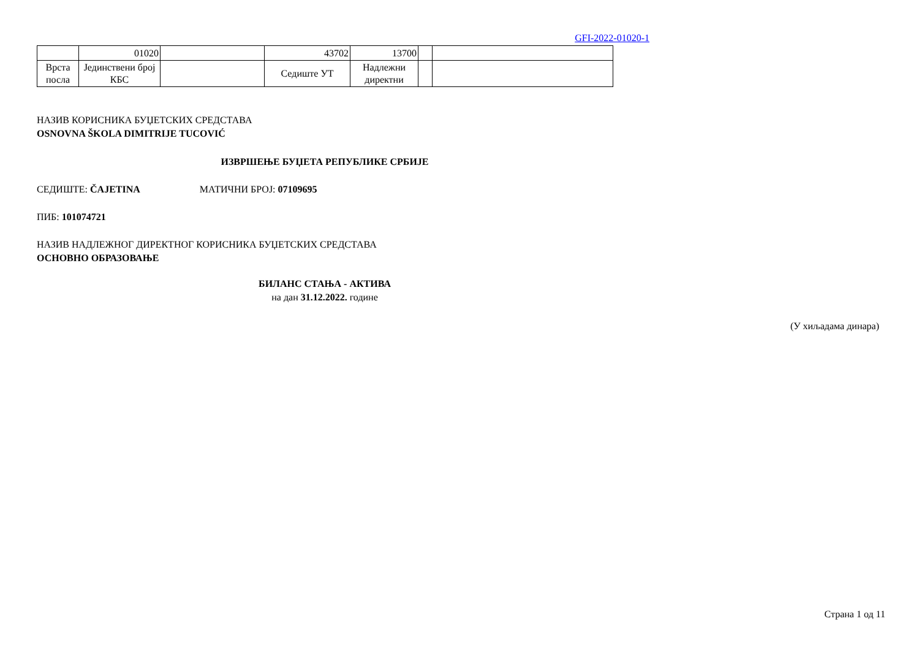GFI-2022-01020-1
| | 01020 | | 43702 | 13700 | | |
| Врста посла | Јединствени број КБС | | Седиште УТ | Надлежни директни | | |
НАЗИВ КОРИСНИКА БУЏЕТСКИХ СРЕДСТАВА
OSNOVNA ŠKOLA DIMITRIJE TUCOVIĆ
ИЗВРШЕЊЕ БУЏЕТА РЕПУБЛИКЕ СРБИЈЕ
СЕДИШТЕ: ČAJETINA МАТИЧНИ БРОЈ: 07109695
ПИБ: 101074721
НАЗИВ НАДЛЕЖНОГ ДИРЕКТНОГ КОРИСНИКА БУЏЕТСКИХ СРЕДСТАВА
ОСНОВНО ОБРАЗОВАЊЕ
БИЛАНС СТАЊА - АКТИВА
на дан 31.12.2022. године
(У хиљадама динара)
Страна 1 од 11